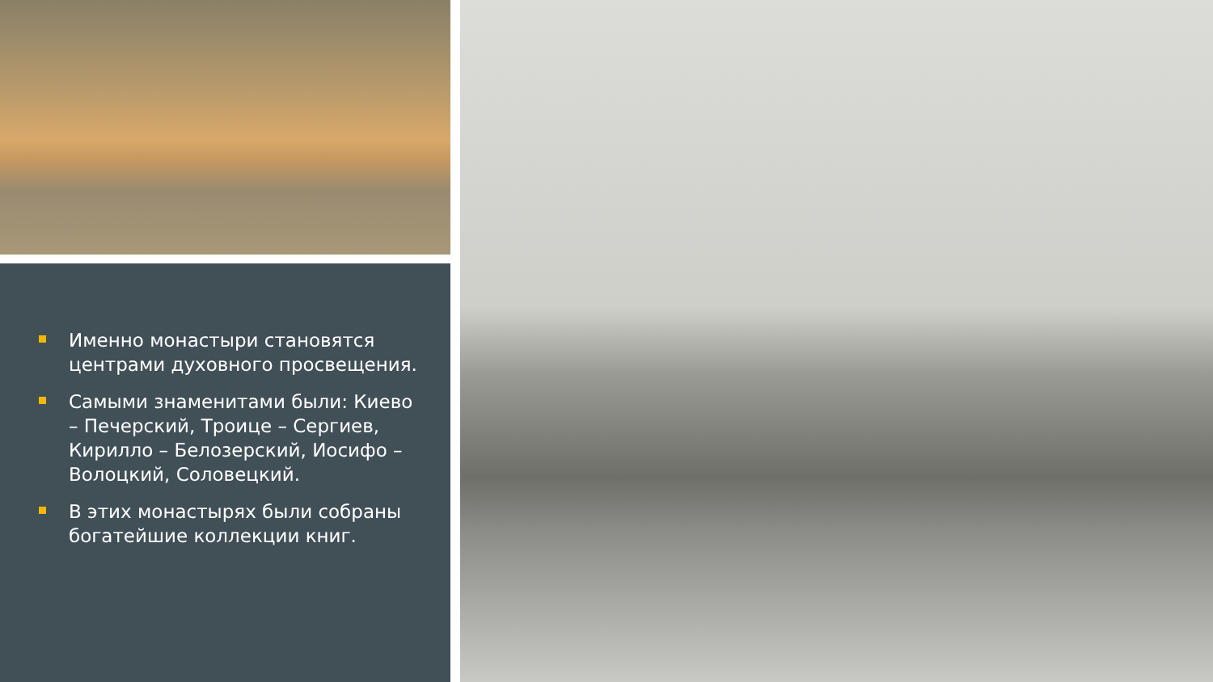Именно монастыри становятся центрами духовного просвещения.
Самыми знаменитами были: Киево – Печерский, Троице – Сергиев, Кирилло – Белозерский, Иосифо – Волоцкий, Соловецкий.
В этих монастырях были собраны богатейшие коллекции книг.